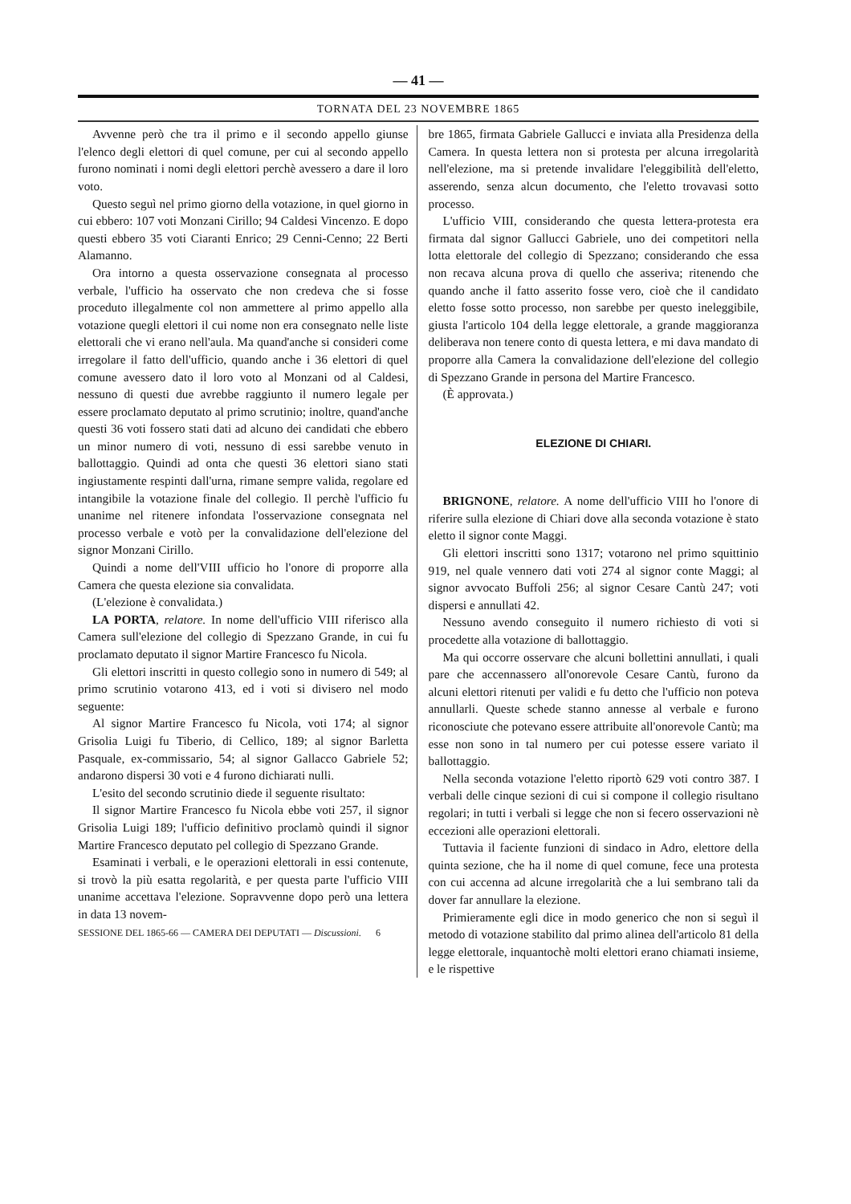— 41 —
TORNATA DEL 23 NOVEMBRE 1865
Avvenne però che tra il primo e il secondo appello giunse l'elenco degli elettori di quel comune, per cui al secondo appello furono nominati i nomi degli elettori perchè avessero a dare il loro voto.
Questo seguì nel primo giorno della votazione, in quel giorno in cui ebbero: 107 voti Monzani Cirillo; 94 Caldesi Vincenzo. E dopo questi ebbero 35 voti Ciaranti Enrico; 29 Cenni-Cenno; 22 Berti Alamanno.
Ora intorno a questa osservazione consegnata al processo verbale, l'ufficio ha osservato che non credeva che si fosse proceduto illegalmente col non ammettere al primo appello alla votazione quegli elettori il cui nome non era consegnato nelle liste elettorali che vi erano nell'aula. Ma quand'anche si consideri come irregolare il fatto dell'ufficio, quando anche i 36 elettori di quel comune avessero dato il loro voto al Monzani od al Caldesi, nessuno di questi due avrebbe raggiunto il numero legale per essere proclamato deputato al primo scrutinio; inoltre, quand'anche questi 36 voti fossero stati dati ad alcuno dei candidati che ebbero un minor numero di voti, nessuno di essi sarebbe venuto in ballottaggio. Quindi ad onta che questi 36 elettori siano stati ingiustamente respinti dall'urna, rimane sempre valida, regolare ed intangibile la votazione finale del collegio. Il perchè l'ufficio fu unanime nel ritenere infondata l'osservazione consegnata nel processo verbale e votò per la convalidazione dell'elezione del signor Monzani Cirillo.
Quindi a nome dell'VIII ufficio ho l'onore di proporre alla Camera che questa elezione sia convalidata.
(L'elezione è convalidata.)
LA PORTA, relatore. In nome dell'ufficio VIII riferisco alla Camera sull'elezione del collegio di Spezzano Grande, in cui fu proclamato deputato il signor Martire Francesco fu Nicola.
Gli elettori inscritti in questo collegio sono in numero di 549; al primo scrutinio votarono 413, ed i voti si divisero nel modo seguente:
Al signor Martire Francesco fu Nicola, voti 174; al signor Grisolia Luigi fu Tiberio, di Cellico, 189; al signor Barletta Pasquale, ex-commissario, 54; al signor Gallacco Gabriele 52; andarono dispersi 30 voti e 4 furono dichiarati nulli.
L'esito del secondo scrutinio diede il seguente risultato:
Il signor Martire Francesco fu Nicola ebbe voti 257, il signor Grisolia Luigi 189; l'ufficio definitivo proclamò quindi il signor Martire Francesco deputato pel collegio di Spezzano Grande.
Esaminati i verbali, e le operazioni elettorali in essi contenute, si trovò la più esatta regolarità, e per questa parte l'ufficio VIII unanime accettava l'elezione. Sopravvenne dopo però una lettera in data 13 novem-
SESSIONE DEL 1865-66 — CAMERA DEI DEPUTATI — Discussioni. 6
bre 1865, firmata Gabriele Gallucci e inviata alla Presidenza della Camera. In questa lettera non si protesta per alcuna irregolarità nell'elezione, ma si pretende invalidare l'eleggibilità dell'eletto, asserendo, senza alcun documento, che l'eletto trovavasi sotto processo.
L'ufficio VIII, considerando che questa lettera-protesta era firmata dal signor Gallucci Gabriele, uno dei competitori nella lotta elettorale del collegio di Spezzano; considerando che essa non recava alcuna prova di quello che asseriva; ritenendo che quando anche il fatto asserito fosse vero, cioè che il candidato eletto fosse sotto processo, non sarebbe per questo ineleggibile, giusta l'articolo 104 della legge elettorale, a grande maggioranza deliberava non tenere conto di questa lettera, e mi dava mandato di proporre alla Camera la convalidazione dell'elezione del collegio di Spezzano Grande in persona del Martire Francesco.
(È approvata.)
ELEZIONE DI CHIARI.
BRIGNONE, relatore. A nome dell'ufficio VIII ho l'onore di riferire sulla elezione di Chiari dove alla seconda votazione è stato eletto il signor conte Maggi.
Gli elettori inscritti sono 1317; votarono nel primo squittinio 919, nel quale vennero dati voti 274 al signor conte Maggi; al signor avvocato Buffoli 256; al signor Cesare Cantù 247; voti dispersi e annullati 42.
Nessuno avendo conseguito il numero richiesto di voti si procedette alla votazione di ballottaggio.
Ma qui occorre osservare che alcuni bollettini annullati, i quali pare che accennassero all'onorevole Cesare Cantù, furono da alcuni elettori ritenuti per validi e fu detto che l'ufficio non poteva annullarli. Queste schede stanno annesse al verbale e furono riconosciute che potevano essere attribuite all'onorevole Cantù; ma esse non sono in tal numero per cui potesse essere variato il ballottaggio.
Nella seconda votazione l'eletto riportò 629 voti contro 387. I verbali delle cinque sezioni di cui si compone il collegio risultano regolari; in tutti i verbali si legge che non si fecero osservazioni nè eccezioni alle operazioni elettorali.
Tuttavia il faciente funzioni di sindaco in Adro, elettore della quinta sezione, che ha il nome di quel comune, fece una protesta con cui accenna ad alcune irregolarità che a lui sembrano tali da dover far annullare la elezione.
Primieramente egli dice in modo generico che non si seguì il metodo di votazione stabilito dal primo alinea dell'articolo 81 della legge elettorale, inquantochè molti elettori erano chiamati insieme, e le rispettive